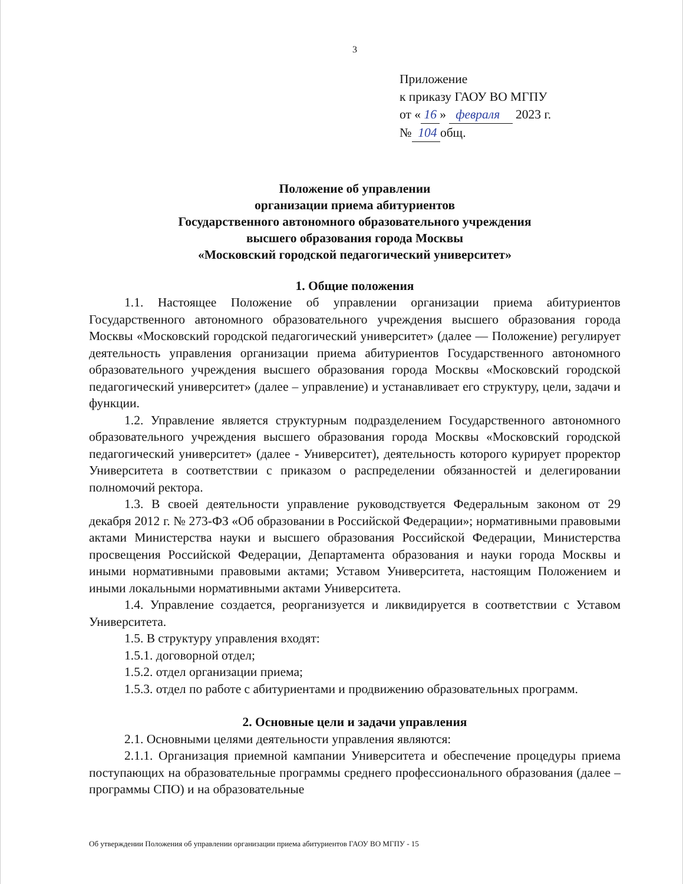3
Приложение
к приказу ГАОУ ВО МГПУ
от « 16 » февраля 2023 г.
№ 104 общ.
Положение об управлении
организации приема абитуриентов
Государственного автономного образовательного учреждения
высшего образования города Москвы
«Московский городской педагогический университет»
1. Общие положения
1.1. Настоящее Положение об управлении организации приема абитуриентов Государственного автономного образовательного учреждения высшего образования города Москвы «Московский городской педагогический университет» (далее — Положение) регулирует деятельность управления организации приема абитуриентов Государственного автономного образовательного учреждения высшего образования города Москвы «Московский городской педагогический университет» (далее – управление) и устанавливает его структуру, цели, задачи и функции.
1.2. Управление является структурным подразделением Государственного автономного образовательного учреждения высшего образования города Москвы «Московский городской педагогический университет» (далее - Университет), деятельность которого курирует проректор Университета в соответствии с приказом о распределении обязанностей и делегировании полномочий ректора.
1.3. В своей деятельности управление руководствуется Федеральным законом от 29 декабря 2012 г. № 273-ФЗ «Об образовании в Российской Федерации»; нормативными правовыми актами Министерства науки и высшего образования Российской Федерации, Министерства просвещения Российской Федерации, Департамента образования и науки города Москвы и иными нормативными правовыми актами; Уставом Университета, настоящим Положением и иными локальными нормативными актами Университета.
1.4. Управление создается, реорганизуется и ликвидируется в соответствии с Уставом Университета.
1.5. В структуру управления входят:
1.5.1. договорной отдел;
1.5.2. отдел организации приема;
1.5.3. отдел по работе с абитуриентами и продвижению образовательных программ.
2. Основные цели и задачи управления
2.1. Основными целями деятельности управления являются:
2.1.1. Организация приемной кампании Университета и обеспечение процедуры приема поступающих на образовательные программы среднего профессионального образования (далее – программы СПО) и на образовательные
Об утверждении Положения об управлении организации приема абитуриентов ГАОУ ВО МГПУ - 15